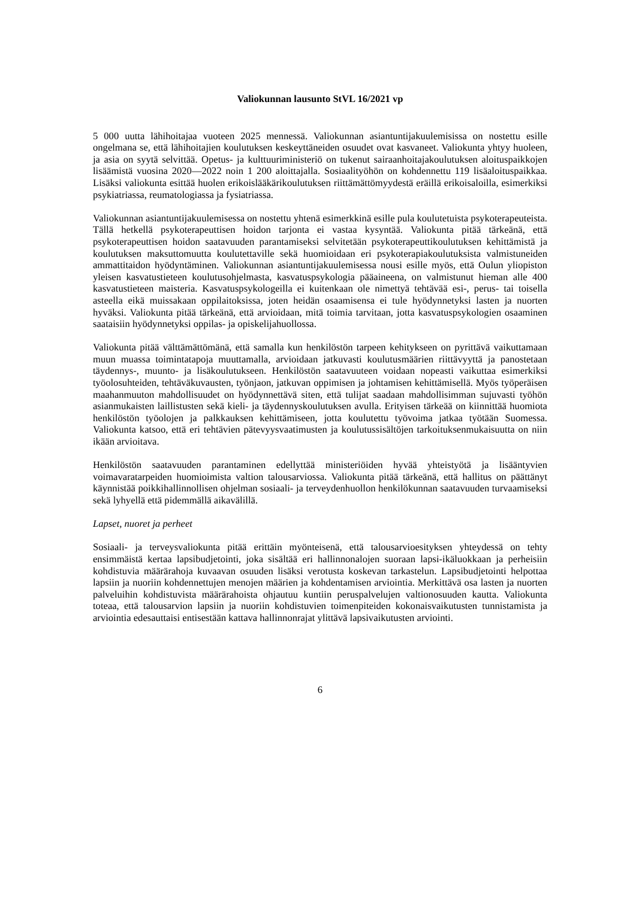Valiokunnan lausunto StVL 16/2021 vp
5 000 uutta lähihoitajaa vuoteen 2025 mennessä. Valiokunnan asiantuntijakuulemisissa on nostettu esille ongelmana se, että lähihoitajien koulutuksen keskeyttäneiden osuudet ovat kasvaneet. Valiokunta yhtyy huoleen, ja asia on syytä selvittää. Opetus- ja kulttuuriministeriö on tukenut sairaanhoitajakoulutuksen aloituspaikkojen lisäämistä vuosina 2020—2022 noin 1 200 aloittajalla. Sosiaalityöhön on kohdennettu 119 lisäaloituspaikkaa. Lisäksi valiokunta esittää huolen erikoislääkärikoulutuksen riittämättömyydestä eräillä erikoisaloilla, esimerkiksi psykiatriassa, reumatologiassa ja fysiatriassa.
Valiokunnan asiantuntijakuulemisessa on nostettu yhtenä esimerkkinä esille pula koulutetuista psykoterapeuteista. Tällä hetkellä psykoterapeuttisen hoidon tarjonta ei vastaa kysyntää. Valiokunta pitää tärkeänä, että psykoterapeuttisen hoidon saatavuuden parantamiseksi selvitetään psykoterapeuttikoulutuksen kehittämistä ja koulutuksen maksuttomuutta koulutettaville sekä huomioidaan eri psykoterapiakoulutuksista valmistuneiden ammattitaidon hyödyntäminen. Valiokunnan asiantuntijakuulemisessa nousi esille myös, että Oulun yliopiston yleisen kasvatustieteen koulutusohjelmasta, kasvatuspsykologia pääaineena, on valmistunut hieman alle 400 kasvatustieteen maisteria. Kasvatuspsykologeilla ei kuitenkaan ole nimettyä tehtävää esi-, perus- tai toisella asteella eikä muissakaan oppilaitoksissa, joten heidän osaamisensa ei tule hyödynnetyksi lasten ja nuorten hyväksi. Valiokunta pitää tärkeänä, että arvioidaan, mitä toimia tarvitaan, jotta kasvatuspsykologien osaaminen saataisiin hyödynnetyksi oppilas- ja opiskelijahuollossa.
Valiokunta pitää välttämättömänä, että samalla kun henkilöstön tarpeen kehitykseen on pyrittävä vaikuttamaan muun muassa toimintatapoja muuttamalla, arvioidaan jatkuvasti koulutusmäärien riittävyyttä ja panostetaan täydennys-, muunto- ja lisäkoulutukseen. Henkilöstön saatavuuteen voidaan nopeasti vaikuttaa esimerkiksi työolosuhteiden, tehtäväkuvausten, työnjaon, jatkuvan oppimisen ja johtamisen kehittämisellä. Myös työperäisen maahanmuuton mahdollisuudet on hyödynnettävä siten, että tulijat saadaan mahdollisimman sujuvasti työhön asianmukaisten laillistusten sekä kieli- ja täydennyskoulutuksen avulla. Erityisen tärkeää on kiinnittää huomiota henkilöstön työolojen ja palkkauksen kehittämiseen, jotta koulutettu työvoima jatkaa työtään Suomessa. Valiokunta katsoo, että eri tehtävien pätevyysvaatimusten ja koulutussisältöjen tarkoituksenmukaisuutta on niin ikään arvioitava.
Henkilöstön saatavuuden parantaminen edellyttää ministeriöiden hyvää yhteistyötä ja lisääntyvien voimavaratarpeiden huomioimista valtion talousarviossa. Valiokunta pitää tärkeänä, että hallitus on päättänyt käynnistää poikkihallinnollisen ohjelman sosiaali- ja terveydenhuollon henkilökunnan saatavuuden turvaamiseksi sekä lyhyellä että pidemmällä aikavälillä.
Lapset, nuoret ja perheet
Sosiaali- ja terveysvaliokunta pitää erittäin myönteisenä, että talousarvioesityksen yhteydessä on tehty ensimmäistä kertaa lapsibudjetointi, joka sisältää eri hallinnonalojen suoraan lapsi-ikäluokkaan ja perheisiin kohdistuvia määrärahoja kuvaavan osuuden lisäksi verotusta koskevan tarkastelun. Lapsibudjetointi helpottaa lapsiin ja nuoriin kohdennettujen menojen määrien ja kohdentamisen arviointia. Merkittävä osa lasten ja nuorten palveluihin kohdistuvista määrärahoista ohjautuu kuntiin peruspalvelujen valtionosuuden kautta. Valiokunta toteaa, että talousarvion lapsiin ja nuoriin kohdistuvien toimenpiteiden kokonaisvaikutusten tunnistamista ja arviointia edesauttaisi entisestään kattava hallinnonrajat ylittävä lapsivaikutusten arviointi.
6